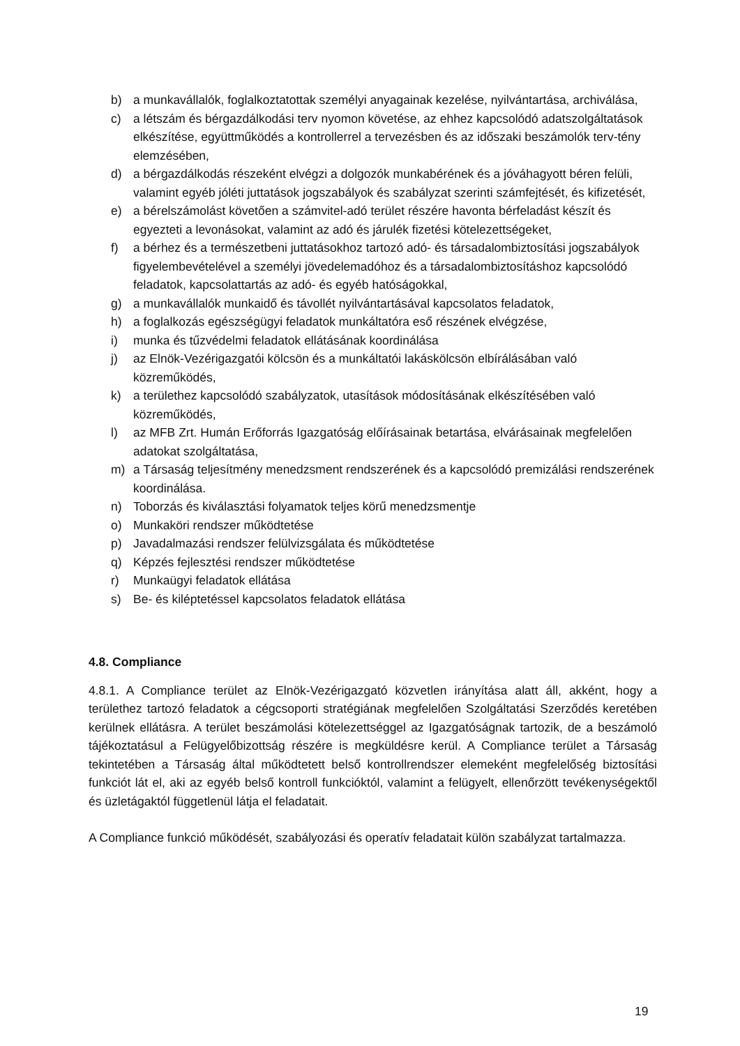b) a munkavállalók, foglalkoztatottak személyi anyagainak kezelése, nyilvántartása, archiválása,
c) a létszám és bérgazdálkodási terv nyomon követése, az ehhez kapcsolódó adatszolgáltatások elkészítése, együttműködés a kontrollerrel a tervezésben és az időszaki beszámolók terv-tény elemzésében,
d) a bérgazdálkodás részeként elvégzi a dolgozók munkabérének és a jóváhagyott béren felüli, valamint egyéb jóléti juttatások jogszabályok és szabályzat szerinti számfejtését, és kifizetését,
e) a bérelszámolást követően a számvitel-adó terület részére havonta bérfeladást készít és egyezteti a levonásokat, valamint az adó és járulék fizetési kötelezettségeket,
f) a bérhez és a természetbeni juttatásokhoz tartozó adó- és társadalombiztosítási jogszabályok figyelembevételével a személyi jövedelemadóhoz és a társadalombiztosításhoz kapcsolódó feladatok, kapcsolattartás az adó- és egyéb hatóságokkal,
g) a munkavállalók munkaidő és távollét nyilvántartásával kapcsolatos feladatok,
h) a foglalkozás egészségügyi feladatok munkáltatóra eső részének elvégzése,
i) munka és tűzvédelmi feladatok ellátásának koordinálása
j) az Elnök-Vezérigazgatói kölcsön és a munkáltatói lakáskölcsön elbírálásában való közreműködés,
k) a területhez kapcsolódó szabályzatok, utasítások módosításának elkészítésében való közreműködés,
l) az MFB Zrt. Humán Erőforrás Igazgatóság előírásainak betartása, elvárásainak megfelelően adatokat szolgáltatása,
m) a Társaság teljesítmény menedzsment rendszerének és a kapcsolódó premizálási rendszerének koordinálása.
n) Toborzás és kiválasztási folyamatok teljes körű menedzsmentje
o) Munkaköri rendszer működtetése
p) Javadalmazási rendszer felülvizsgálata és működtetése
q) Képzés fejlesztési rendszer működtetése
r) Munkaügyi feladatok ellátása
s) Be- és kiléptetéssel kapcsolatos feladatok ellátása
4.8. Compliance
4.8.1. A Compliance terület az Elnök-Vezérigazgató közvetlen irányítása alatt áll, akként, hogy a területhez tartozó feladatok a cégcsoporti stratégiának megfelelően Szolgáltatási Szerződés keretében kerülnek ellátásra. A terület beszámolási kötelezettséggel az Igazgatóságnak tartozik, de a beszámoló tájékoztatásul a Felügyelőbizottság részére is megküldésre kerül. A Compliance terület a Társaság tekintetében a Társaság által működtetett belső kontrollrendszer elemeként megfelelőség biztosítási funkciót lát el, aki az egyéb belső kontroll funkcióktól, valamint a felügyelt, ellenőrzött tevékenységektől és üzletágaktól függetlenül látja el feladatait.
A Compliance funkció működését, szabályozási és operatív feladatait külön szabályzat tartalmazza.
19